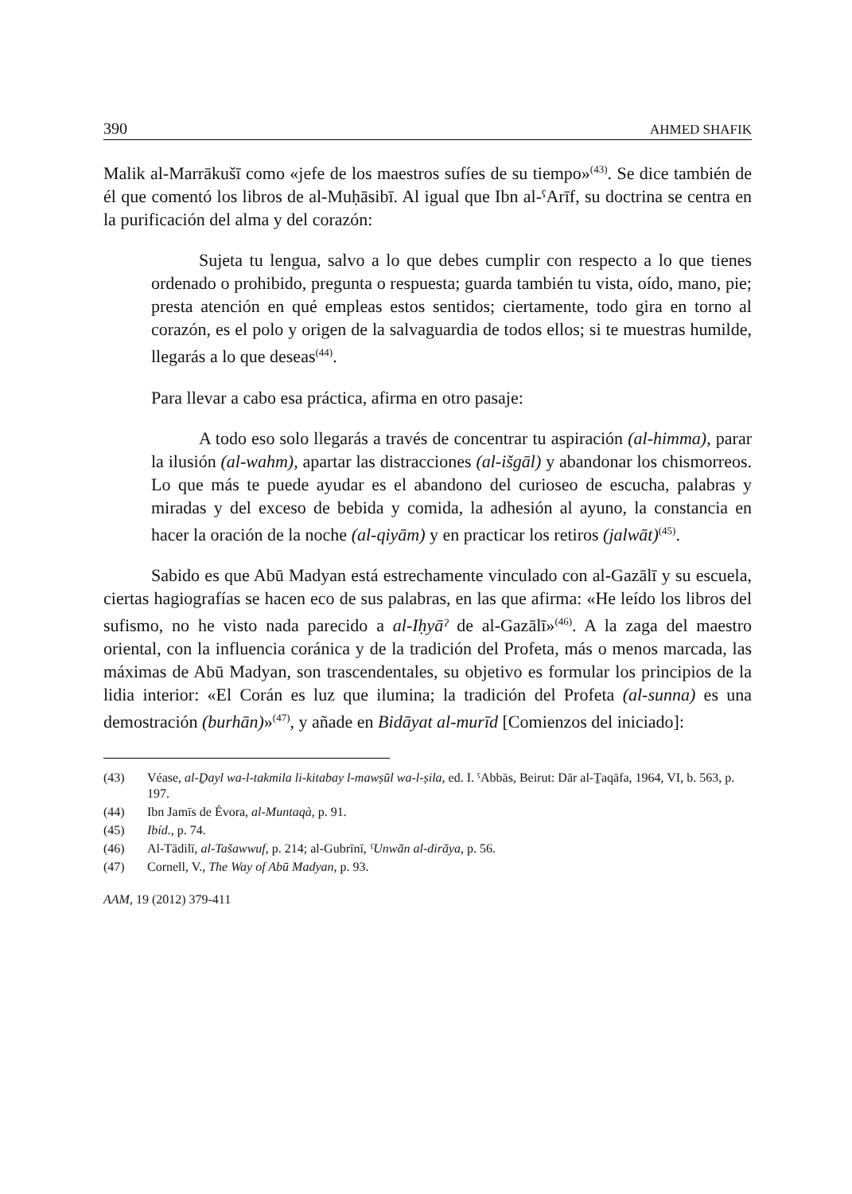390 AHMED SHAFIK
Malik al-Marrākušī como «jefe de los maestros sufíes de su tiempo»<sup>(43)</sup>. Se dice también de él que comentó los libros de al-Muḥāsibī. Al igual que Ibn al-ˤArīf, su doctrina se centra en la purificación del alma y del corazón:
Sujeta tu lengua, salvo a lo que debes cumplir con respecto a lo que tienes ordenado o prohibido, pregunta o respuesta; guarda también tu vista, oído, mano, pie; presta atención en qué empleas estos sentidos; ciertamente, todo gira en torno al corazón, es el polo y origen de la salvaguardia de todos ellos; si te muestras humilde, llegarás a lo que deseas<sup>(44)</sup>.
Para llevar a cabo esa práctica, afirma en otro pasaje:
A todo eso solo llegarás a través de concentrar tu aspiración (al-himma), parar la ilusión (al-wahm), apartar las distracciones (al-išgāl) y abandonar los chismorreos. Lo que más te puede ayudar es el abandono del curioseo de escucha, palabras y miradas y del exceso de bebida y comida, la adhesión al ayuno, la constancia en hacer la oración de la noche (al-qiyām) y en practicar los retiros (jalwāt)<sup>(45)</sup>.
Sabido es que Abū Madyan está estrechamente vinculado con al-Gazālī y su escuela, ciertas hagiografías se hacen eco de sus palabras, en las que afirma: «He leído los libros del sufismo, no he visto nada parecido a al-Iḥyāˀ de al-Gazālī»<sup>(46)</sup>. A la zaga del maestro oriental, con la influencia coránica y de la tradición del Profeta, más o menos marcada, las máximas de Abū Madyan, son trascendentales, su objetivo es formular los principios de la lidia interior: «El Corán es luz que ilumina; la tradición del Profeta (al-sunna) es una demostración (burhān)»<sup>(47)</sup>, y añade en Bidāyat al-murīd [Comienzos del iniciado]:
(43) Véase, al-Ḏayl wa-l-takmila li-kitabay l-mawṣūl wa-l-ṣila, ed. I. ˤAbbās, Beirut: Dār al-Ṯaqāfa, 1964, VI, b. 563, p. 197.
(44) Ibn Jamīs de Évora, al-Muntaqà, p. 91.
(45) Ibíd., p. 74.
(46) Al-Tādilī, al-Tašawwuf, p. 214; al-Gubrīnī, ˤUnwān al-dirāya, p. 56.
(47) Cornell, V., The Way of Abū Madyan, p. 93.
AAM, 19 (2012) 379-411